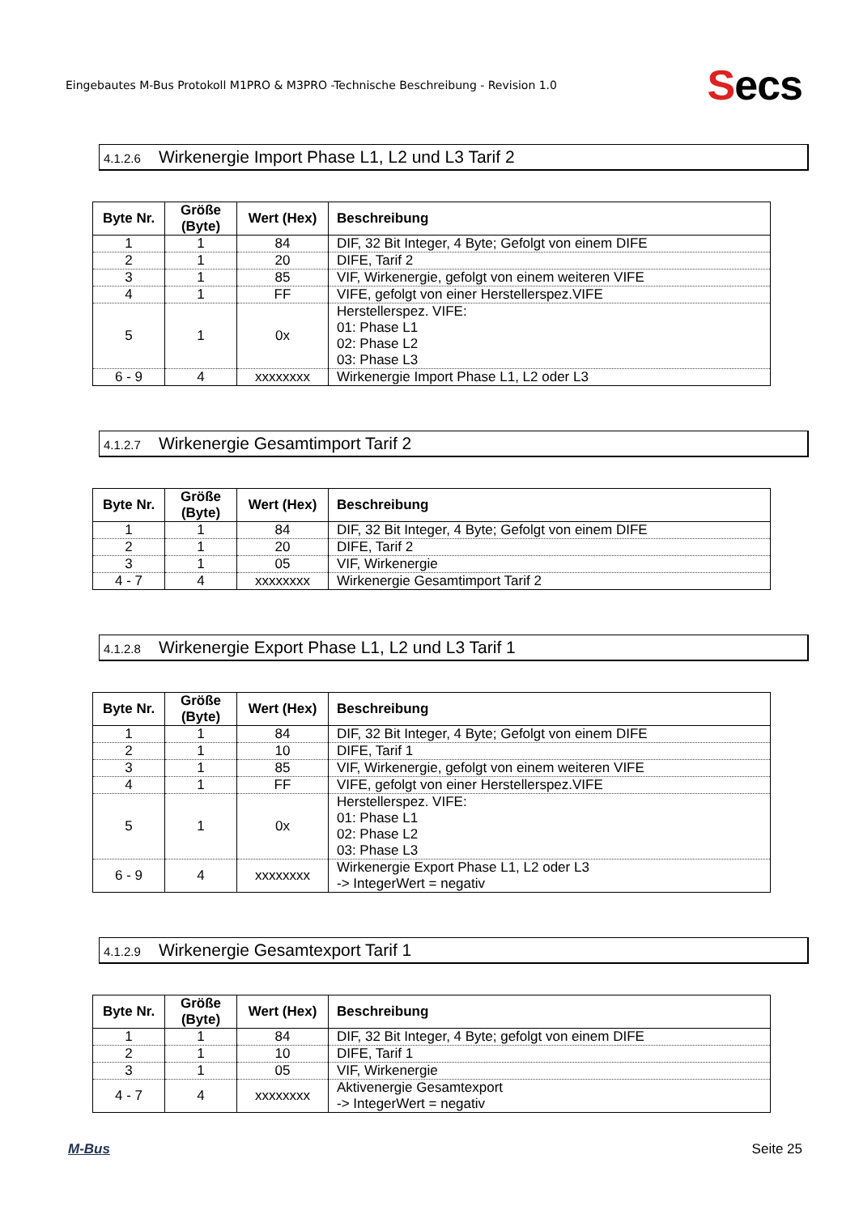Eingebautes M-Bus Protokoll M1PRO & M3PRO -Technische Beschreibung - Revision 1.0
Secs
4.1.2.6 Wirkenergie Import Phase L1, L2 und L3 Tarif 2
| Byte Nr. | Größe (Byte) | Wert (Hex) | Beschreibung |
| --- | --- | --- | --- |
| 1 | 1 | 84 | DIF, 32 Bit Integer, 4 Byte; Gefolgt von einem DIFE |
| 2 | 1 | 20 | DIFE, Tarif 2 |
| 3 | 1 | 85 | VIF, Wirkenergie, gefolgt von einem weiteren VIFE |
| 4 | 1 | FF | VIFE, gefolgt von einer Herstellerspez.VIFE |
| 5 | 1 | 0x | Herstellerspez. VIFE: 01: Phase L1 02: Phase L2 03: Phase L3 |
| 6 - 9 | 4 | xxxxxxxx | Wirkenergie Import Phase L1, L2 oder L3 |
4.1.2.7 Wirkenergie Gesamtimport Tarif 2
| Byte Nr. | Größe (Byte) | Wert (Hex) | Beschreibung |
| --- | --- | --- | --- |
| 1 | 1 | 84 | DIF, 32 Bit Integer, 4 Byte; Gefolgt von einem DIFE |
| 2 | 1 | 20 | DIFE, Tarif 2 |
| 3 | 1 | 05 | VIF, Wirkenergie |
| 4 - 7 | 4 | xxxxxxxx | Wirkenergie Gesamtimport Tarif 2 |
4.1.2.8 Wirkenergie Export Phase L1, L2 und L3 Tarif 1
| Byte Nr. | Größe (Byte) | Wert (Hex) | Beschreibung |
| --- | --- | --- | --- |
| 1 | 1 | 84 | DIF, 32 Bit Integer, 4 Byte; Gefolgt von einem DIFE |
| 2 | 1 | 10 | DIFE, Tarif 1 |
| 3 | 1 | 85 | VIF, Wirkenergie, gefolgt von einem weiteren VIFE |
| 4 | 1 | FF | VIFE, gefolgt von einer Herstellerspez.VIFE |
| 5 | 1 | 0x | Herstellerspez. VIFE: 01: Phase L1 02: Phase L2 03: Phase L3 |
| 6 - 9 | 4 | xxxxxxxx | Wirkenergie Export Phase L1, L2 oder L3 -> IntegerWert = negativ |
4.1.2.9 Wirkenergie Gesamtexport Tarif 1
| Byte Nr. | Größe (Byte) | Wert (Hex) | Beschreibung |
| --- | --- | --- | --- |
| 1 | 1 | 84 | DIF, 32 Bit Integer, 4 Byte; gefolgt von einem DIFE |
| 2 | 1 | 10 | DIFE, Tarif 1 |
| 3 | 1 | 05 | VIF, Wirkenergie |
| 4 - 7 | 4 | xxxxxxxx | Aktivenergie Gesamtexport -> IntegerWert = negativ |
M-Bus Seite 25